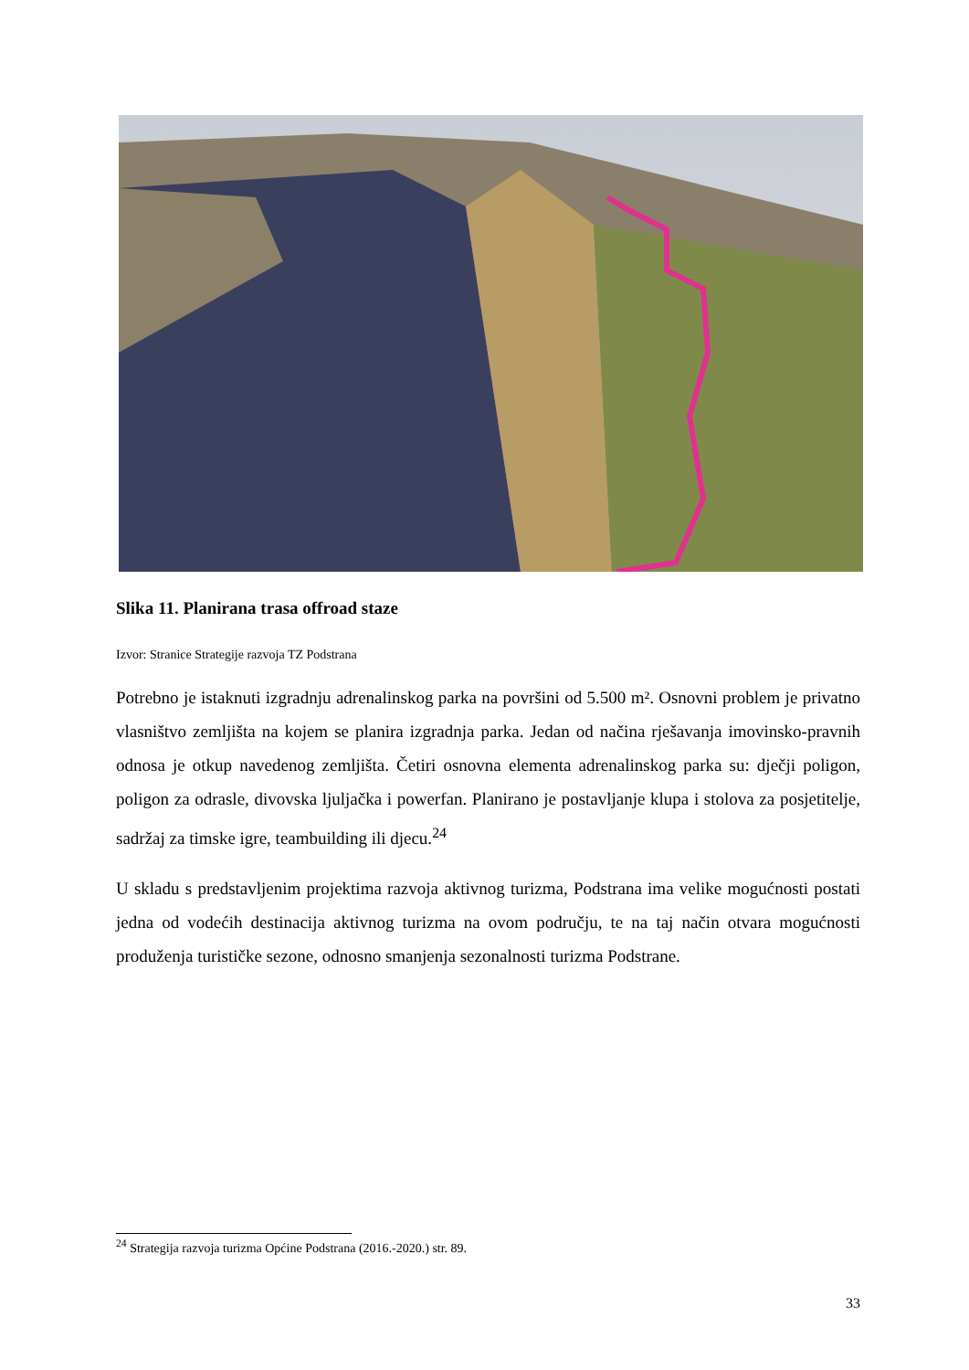Slika 11. Planirana trasa offroad staze
Izvor: Stranice Strategije razvoja TZ Podstrana
Potrebno je istaknuti izgradnju adrenalinskog parka na površini od 5.500 m². Osnovni problem je privatno vlasništvo zemljišta na kojem se planira izgradnja parka. Jedan od načina rješavanja imovinsko-pravnih odnosa je otkup navedenog zemljišta. Četiri osnovna elementa adrenalinskog parka su: dječji poligon, poligon za odrasle, divovska ljuljačka i powerfan. Planirano je postavljanje klupa i stolova za posjetitelje, sadržaj za timske igre, teambuilding ili djecu.<sup>24</sup>
U skladu s predstavljenim projektima razvoja aktivnog turizma, Podstrana ima velike mogućnosti postati jedna od vodećih destinacija aktivnog turizma na ovom području, te na taj način otvara mogućnosti produženja turističke sezone, odnosno smanjenja sezonalnosti turizma Podstrane.
<sup>24</sup> Strategija razvoja turizma Općine Podstrana (2016.-2020.) str. 89.
33